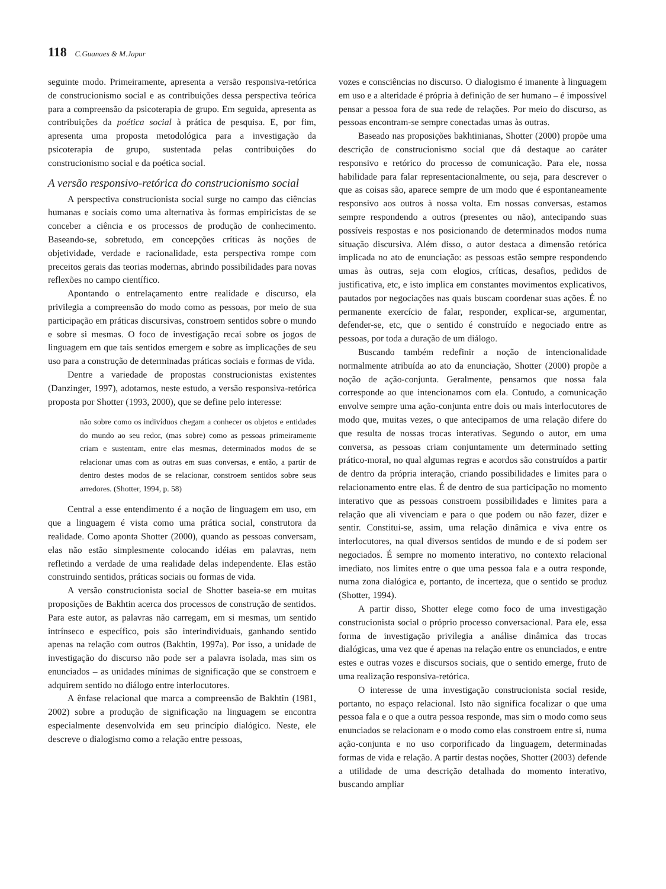118 C.Guanaes & M.Japur
seguinte modo. Primeiramente, apresenta a versão responsiva-retórica de construcionismo social e as contribuições dessa perspectiva teórica para a compreensão da psicoterapia de grupo. Em seguida, apresenta as contribuições da poética social à prática de pesquisa. E, por fim, apresenta uma proposta metodológica para a investigação da psicoterapia de grupo, sustentada pelas contribuições do construcionismo social e da poética social.
A versão responsivo-retórica do construcionismo social
A perspectiva construcionista social surge no campo das ciências humanas e sociais como uma alternativa às formas empiricistas de se conceber a ciência e os processos de produção de conhecimento. Baseando-se, sobretudo, em concepções críticas às noções de objetividade, verdade e racionalidade, esta perspectiva rompe com preceitos gerais das teorias modernas, abrindo possibilidades para novas reflexões no campo científico.
Apontando o entrelaçamento entre realidade e discurso, ela privilegia a compreensão do modo como as pessoas, por meio de sua participação em práticas discursivas, constroem sentidos sobre o mundo e sobre si mesmas. O foco de investigação recai sobre os jogos de linguagem em que tais sentidos emergem e sobre as implicações de seu uso para a construção de determinadas práticas sociais e formas de vida.
Dentre a variedade de propostas construcionistas existentes (Danzinger, 1997), adotamos, neste estudo, a versão responsiva-retórica proposta por Shotter (1993, 2000), que se define pelo interesse:
não sobre como os indivíduos chegam a conhecer os objetos e entidades do mundo ao seu redor, (mas sobre) como as pessoas primeiramente criam e sustentam, entre elas mesmas, determinados modos de se relacionar umas com as outras em suas conversas, e então, a partir de dentro destes modos de se relacionar, constroem sentidos sobre seus arredores. (Shotter, 1994, p. 58)
Central a esse entendimento é a noção de linguagem em uso, em que a linguagem é vista como uma prática social, construtora da realidade. Como aponta Shotter (2000), quando as pessoas conversam, elas não estão simplesmente colocando idéias em palavras, nem refletindo a verdade de uma realidade delas independente. Elas estão construindo sentidos, práticas sociais ou formas de vida.
A versão construcionista social de Shotter baseia-se em muitas proposições de Bakhtin acerca dos processos de construção de sentidos. Para este autor, as palavras não carregam, em si mesmas, um sentido intrínseco e específico, pois são interindividuais, ganhando sentido apenas na relação com outros (Bakhtin, 1997a). Por isso, a unidade de investigação do discurso não pode ser a palavra isolada, mas sim os enunciados – as unidades mínimas de significação que se constroem e adquirem sentido no diálogo entre interlocutores.
A ênfase relacional que marca a compreensão de Bakhtin (1981, 2002) sobre a produção de significação na linguagem se encontra especialmente desenvolvida em seu princípio dialógico. Neste, ele descreve o dialogismo como a relação entre pessoas,
vozes e consciências no discurso. O dialogismo é imanente à linguagem em uso e a alteridade é própria à definição de ser humano – é impossível pensar a pessoa fora de sua rede de relações. Por meio do discurso, as pessoas encontram-se sempre conectadas umas às outras.
Baseado nas proposições bakhtinianas, Shotter (2000) propõe uma descrição de construcionismo social que dá destaque ao caráter responsivo e retórico do processo de comunicação. Para ele, nossa habilidade para falar representacionalmente, ou seja, para descrever o que as coisas são, aparece sempre de um modo que é espontaneamente responsivo aos outros à nossa volta. Em nossas conversas, estamos sempre respondendo a outros (presentes ou não), antecipando suas possíveis respostas e nos posicionando de determinados modos numa situação discursiva. Além disso, o autor destaca a dimensão retórica implicada no ato de enunciação: as pessoas estão sempre respondendo umas às outras, seja com elogios, críticas, desafios, pedidos de justificativa, etc, e isto implica em constantes movimentos explicativos, pautados por negociações nas quais buscam coordenar suas ações. É no permanente exercício de falar, responder, explicar-se, argumentar, defender-se, etc, que o sentido é construído e negociado entre as pessoas, por toda a duração de um diálogo.
Buscando também redefinir a noção de intencionalidade normalmente atribuída ao ato da enunciação, Shotter (2000) propõe a noção de ação-conjunta. Geralmente, pensamos que nossa fala corresponde ao que intencionamos com ela. Contudo, a comunicação envolve sempre uma ação-conjunta entre dois ou mais interlocutores de modo que, muitas vezes, o que antecipamos de uma relação difere do que resulta de nossas trocas interativas. Segundo o autor, em uma conversa, as pessoas criam conjuntamente um determinado setting prático-moral, no qual algumas regras e acordos são construídos a partir de dentro da própria interação, criando possibilidades e limites para o relacionamento entre elas. É de dentro de sua participação no momento interativo que as pessoas constroem possibilidades e limites para a relação que ali vivenciam e para o que podem ou não fazer, dizer e sentir. Constitui-se, assim, uma relação dinâmica e viva entre os interlocutores, na qual diversos sentidos de mundo e de si podem ser negociados. É sempre no momento interativo, no contexto relacional imediato, nos limites entre o que uma pessoa fala e a outra responde, numa zona dialógica e, portanto, de incerteza, que o sentido se produz (Shotter, 1994).
A partir disso, Shotter elege como foco de uma investigação construcionista social o próprio processo conversacional. Para ele, essa forma de investigação privilegia a análise dinâmica das trocas dialógicas, uma vez que é apenas na relação entre os enunciados, e entre estes e outras vozes e discursos sociais, que o sentido emerge, fruto de uma realização responsiva-retórica.
O interesse de uma investigação construcionista social reside, portanto, no espaço relacional. Isto não significa focalizar o que uma pessoa fala e o que a outra pessoa responde, mas sim o modo como seus enunciados se relacionam e o modo como elas constroem entre si, numa ação-conjunta e no uso corporificado da linguagem, determinadas formas de vida e relação. A partir destas noções, Shotter (2003) defende a utilidade de uma descrição detalhada do momento interativo, buscando ampliar